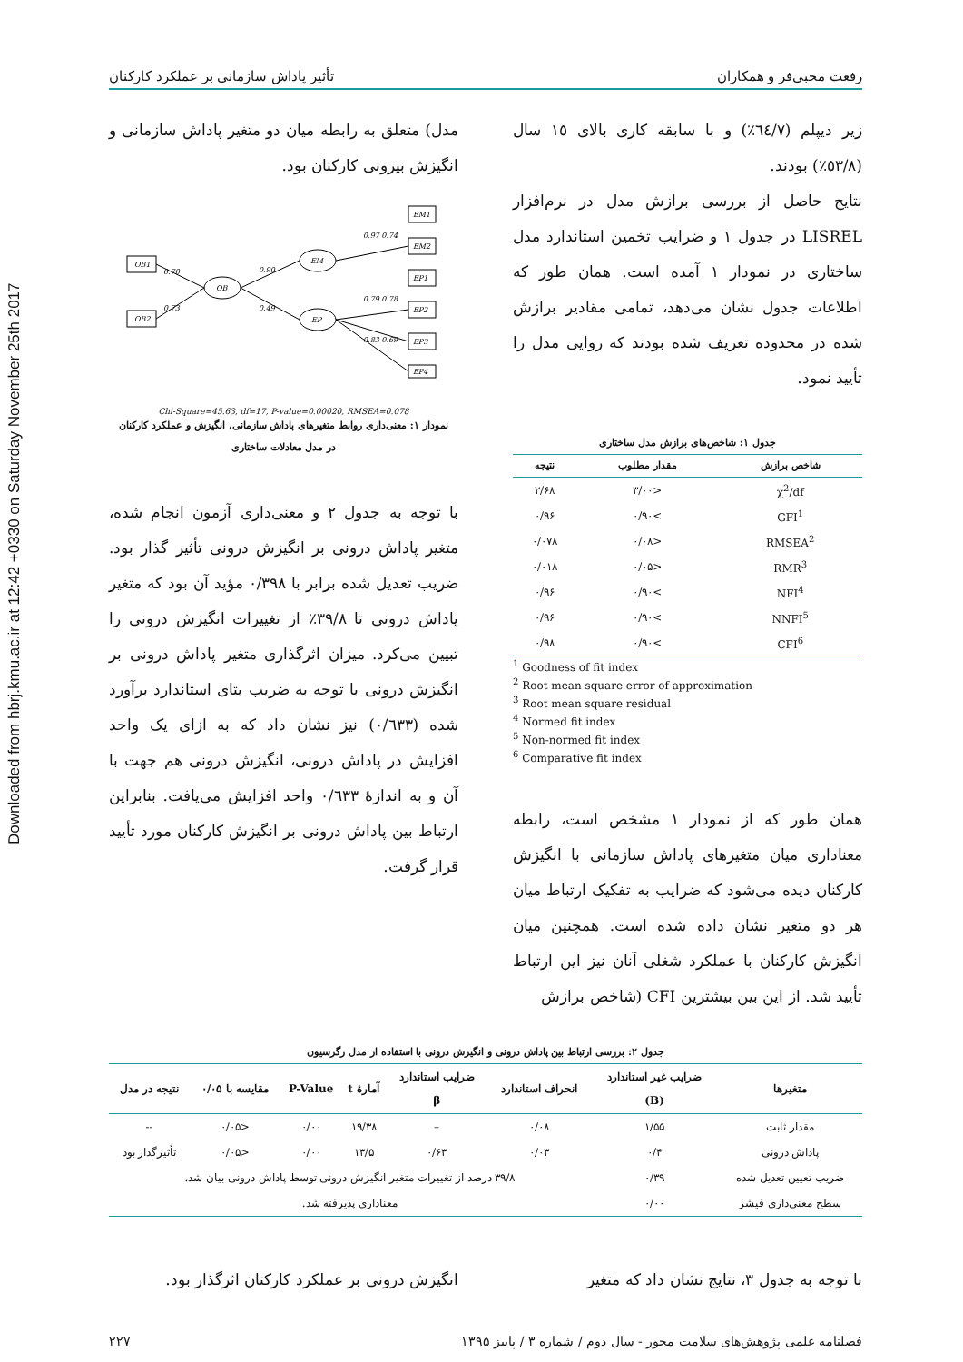Downloaded from hbrj.kmu.ac.ir at 12:42 +0330 on Saturday November 25th 2017
رفعت محبی‌فر و همکاران تأثیر پاداش سازمانی بر عملکرد کارکنان
زیر دیپلم (٦٤/٧٪) و با سابقه کاری بالای ١٥ سال (٥٣/٨٪) بودند.
نتایج حاصل از بررسی برازش مدل در نرم‌افزار LISREL در جدول ۱ و ضرایب تخمین استاندارد مدل ساختاری در نمودار ۱ آمده است. همان طور که اطلاعات جدول نشان می‌دهد، تمامی مقادیر برازش شده در محدوده تعریف شده بودند که روایی مدل را تأیید نمود.
جدول ۱: شاخص‌های برازش مدل ساختاری
| شاخص برازش | مقدار مطلوب | نتیجه |
| --- | --- | --- |
| χ<sup>2</sup>/df | <۳/۰۰ | ۲/۶۸ |
| GFI<sup>1</sup> | >۰/۹۰ | ۰/۹۶ |
| RMSEA<sup>2</sup> | <۰/۰۸ | ۰/۰۷۸ |
| RMR<sup>3</sup> | <۰/۰۵ | ۰/۰۱۸ |
| NFI<sup>4</sup> | >۰/۹۰ | ۰/۹۶ |
| NNFI<sup>5</sup> | >۰/۹۰ | ۰/۹۶ |
| CFI<sup>6</sup> | >۰/۹۰ | ۰/۹۸ |
<sup>1</sup> Goodness of fit index
<sup>2</sup> Root mean square error of approximation
<sup>3</sup> Root mean square residual
<sup>4</sup> Normed fit index
<sup>5</sup> Non-normed fit index
<sup>6</sup> Comparative fit index
همان طور که از نمودار ۱ مشخص است، رابطه معناداری میان متغیرهای پاداش سازمانی با انگیزش کارکنان دیده می‌شود که ضرایب به تفکیک ارتباط میان هر دو متغیر نشان داده شده است. همچنین میان انگیزش کارکنان با عملکرد شغلی آنان نیز این ارتباط تأیید شد. از این بین بیشترین CFI (شاخص برازش
مدل) متعلق به رابطه میان دو متغیر پاداش سازمانی و انگیزش بیرونی کارکنان بود.
OB1
OB2
OB
EM
EP
0.70
0.73
0.90
0.49
EM1
EM2
EP1
EP2
EP3
EP4
0.97 0.74
0.79 0.78
0.83 0.69
Chi-Square=45.63, df=17, P-value=0.00020, RMSEA=0.078
نمودار ۱: معنی‌داری روابط متغیرهای پاداش سازمانی، انگیزش و عملکرد کارکنان
در مدل معادلات ساختاری
با توجه به جدول ۲ و معنی‌داری آزمون انجام شده، متغیر پاداش درونی بر انگیزش درونی تأثیر گذار بود. ضریب تعدیل شده برابر با ۰/۳۹۸ مؤید آن بود که متغیر پاداش درونی تا ۳۹/۸٪ از تغییرات انگیزش درونی را تبیین می‌کرد. میزان اثرگذاری متغیر پاداش درونی بر انگیزش درونی با توجه به ضریب بتای استاندارد برآورد شده (۰/٦٣٣) نیز نشان داد که به ازای یک واحد افزایش در پاداش درونی، انگیزش درونی هم جهت با آن و به اندازهٔ ۰/٦٣٣ واحد افزایش می‌یافت. بنابراین ارتباط بین پاداش درونی بر انگیزش کارکنان مورد تأیید قرار گرفت.
جدول ۲: بررسی ارتباط بین پاداش درونی و انگیزش درونی با استفاده از مدل رگرسیون
| متغیرها | ضرایب غیر استاندارد (B) | انحراف استاندارد | ضرایب استاندارد β | آمارهٔ t | P-Value | مقایسه با ۰/۰۵ | نتیجه در مدل |
| --- | --- | --- | --- | --- | --- | --- | --- |
| مقدار ثابت | ۱/۵۵ | ۰/۰۸ | – | ۱۹/۳۸ | ۰/۰۰ | <۰/۰۵ | -- |
| پاداش درونی | ۰/۴ | ۰/۰۳ | ۰/۶۳ | ۱۳/۵ | ۰/۰۰ | <۰/۰۵ | تأثیرگذار بود |
| ضریب تعیین تعدیل شده | ۰/۳۹ | ۳۹/۸ درصد از تغییرات متغیر انگیزش درونی توسط پاداش درونی بیان شد. | | | | | |
| سطح معنی‌داری فیشر | ۰/۰۰ | معناداری پذیرفته شد. | | | | | |
با توجه به جدول ۳، نتایج نشان داد که متغیر
انگیزش درونی بر عملکرد کارکنان اثرگذار بود.
فصلنامه علمی پژوهش‌های سلامت محور - سال دوم / شماره ۳ / پاییز ۱۳۹۵ ۲۲۷